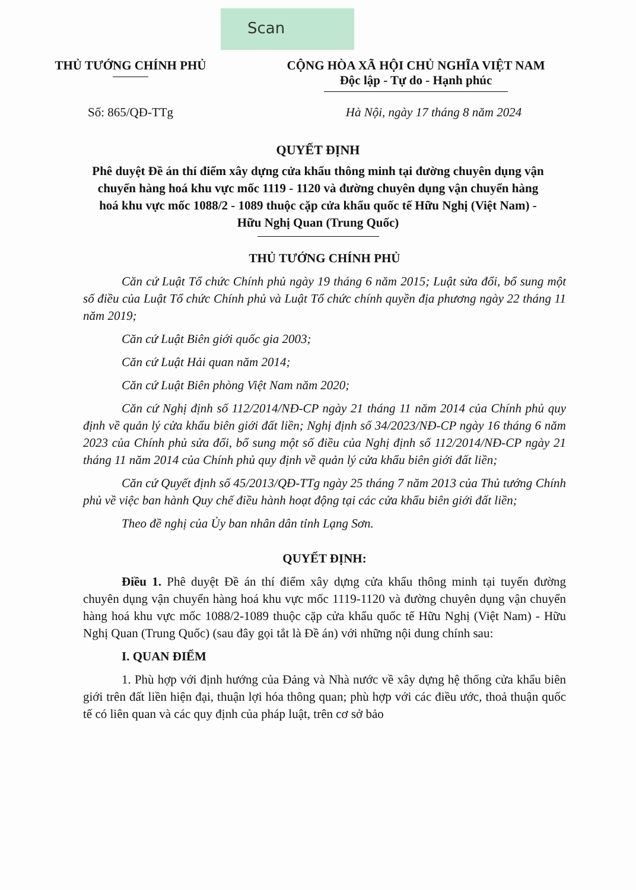Scan
THỦ TƯỚNG CHÍNH PHỦ CỘNG HÒA XÃ HỘI CHỦ NGHĨA VIỆT NAM
Độc lập - Tự do - Hạnh phúc
Số: 865/QĐ-TTg Hà Nội, ngày 17 tháng 8 năm 2024
QUYẾT ĐỊNH
Phê duyệt Đề án thí điểm xây dựng cửa khẩu thông minh tại đường chuyên dụng vận chuyển hàng hoá khu vực mốc 1119 - 1120 và đường chuyên dụng vận chuyển hàng hoá khu vực mốc 1088/2 - 1089 thuộc cặp cửa khẩu quốc tế Hữu Nghị (Việt Nam) - Hữu Nghị Quan (Trung Quốc)
THỦ TƯỚNG CHÍNH PHỦ
Căn cứ Luật Tổ chức Chính phủ ngày 19 tháng 6 năm 2015; Luật sửa đổi, bổ sung một số điều của Luật Tổ chức Chính phủ và Luật Tổ chức chính quyền địa phương ngày 22 tháng 11 năm 2019;
Căn cứ Luật Biên giới quốc gia 2003;
Căn cứ Luật Hải quan năm 2014;
Căn cứ Luật Biên phòng Việt Nam năm 2020;
Căn cứ Nghị định số 112/2014/NĐ-CP ngày 21 tháng 11 năm 2014 của Chính phủ quy định về quản lý cửa khẩu biên giới đất liền; Nghị định số 34/2023/NĐ-CP ngày 16 tháng 6 năm 2023 của Chính phủ sửa đổi, bổ sung một số điều của Nghị định số 112/2014/NĐ-CP ngày 21 tháng 11 năm 2014 của Chính phủ quy định về quản lý cửa khẩu biên giới đất liền;
Căn cứ Quyết định số 45/2013/QĐ-TTg ngày 25 tháng 7 năm 2013 của Thủ tướng Chính phủ về việc ban hành Quy chế điều hành hoạt động tại các cửa khẩu biên giới đất liền;
Theo đề nghị của Ủy ban nhân dân tỉnh Lạng Sơn.
QUYẾT ĐỊNH:
Điều 1. Phê duyệt Đề án thí điểm xây dựng cửa khẩu thông minh tại tuyến đường chuyên dụng vận chuyển hàng hoá khu vực mốc 1119-1120 và đường chuyên dụng vận chuyển hàng hoá khu vực mốc 1088/2-1089 thuộc cặp cửa khẩu quốc tế Hữu Nghị (Việt Nam) - Hữu Nghị Quan (Trung Quốc) (sau đây gọi tắt là Đề án) với những nội dung chính sau:
I. QUAN ĐIỂM
1. Phù hợp với định hướng của Đảng và Nhà nước về xây dựng hệ thống cửa khẩu biên giới trên đất liền hiện đại, thuận lợi hóa thông quan; phù hợp với các điều ước, thoả thuận quốc tế có liên quan và các quy định của pháp luật, trên cơ sở bảo